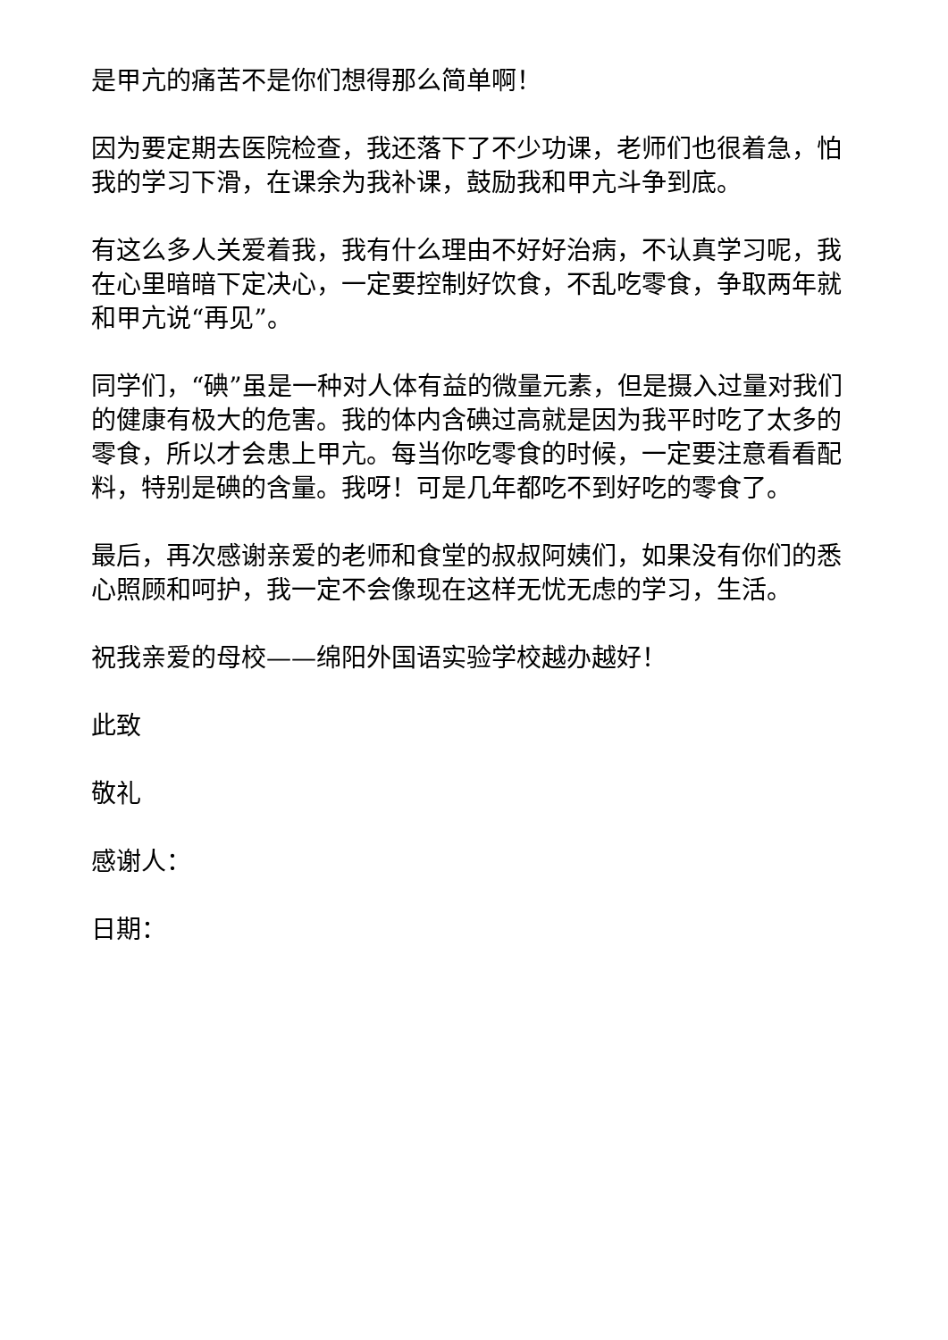是甲亢的痛苦不是你们想得那么简单啊！
因为要定期去医院检查，我还落下了不少功课，老师们也很着急，怕我的学习下滑，在课余为我补课，鼓励我和甲亢斗争到底。
有这么多人关爱着我，我有什么理由不好好治病，不认真学习呢，我在心里暗暗下定决心，一定要控制好饮食，不乱吃零食，争取两年就和甲亢说“再见”。
同学们，“碘”虽是一种对人体有益的微量元素，但是摄入过量对我们的健康有极大的危害。我的体内含碘过高就是因为我平时吃了太多的零食，所以才会患上甲亢。每当你吃零食的时候，一定要注意看看配料，特别是碘的含量。我呀！可是几年都吃不到好吃的零食了。
最后，再次感谢亲爱的老师和食堂的叔叔阿姨们，如果没有你们的悉心照顾和呵护，我一定不会像现在这样无忧无虑的学习，生活。
祝我亲爱的母校——绵阳外国语实验学校越办越好！
此致
敬礼
感谢人：
日期：